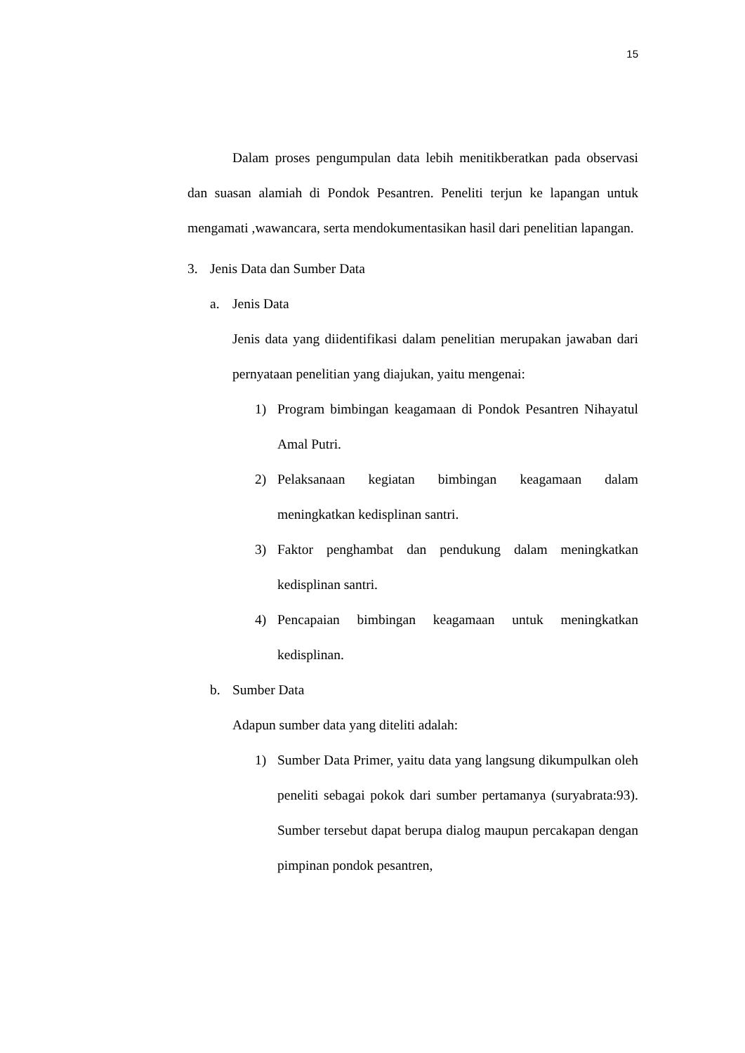15
Dalam proses pengumpulan data lebih menitikberatkan pada observasi dan suasan alamiah di Pondok Pesantren. Peneliti terjun ke lapangan untuk mengamati ,wawancara, serta mendokumentasikan hasil dari penelitian lapangan.
3. Jenis Data dan Sumber Data
a. Jenis Data
Jenis data yang diidentifikasi dalam penelitian merupakan jawaban dari pernyataan penelitian yang diajukan, yaitu mengenai:
1) Program bimbingan keagamaan di Pondok Pesantren Nihayatul Amal Putri.
2) Pelaksanaan kegiatan bimbingan keagamaan dalam meningkatkan kedisplinan santri.
3) Faktor penghambat dan pendukung dalam meningkatkan kedisplinan santri.
4) Pencapaian bimbingan keagamaan untuk meningkatkan kedisplinan.
b. Sumber Data
Adapun sumber data yang diteliti adalah:
1) Sumber Data Primer, yaitu data yang langsung dikumpulkan oleh peneliti sebagai pokok dari sumber pertamanya (suryabrata:93). Sumber tersebut dapat berupa dialog maupun percakapan dengan pimpinan pondok pesantren,